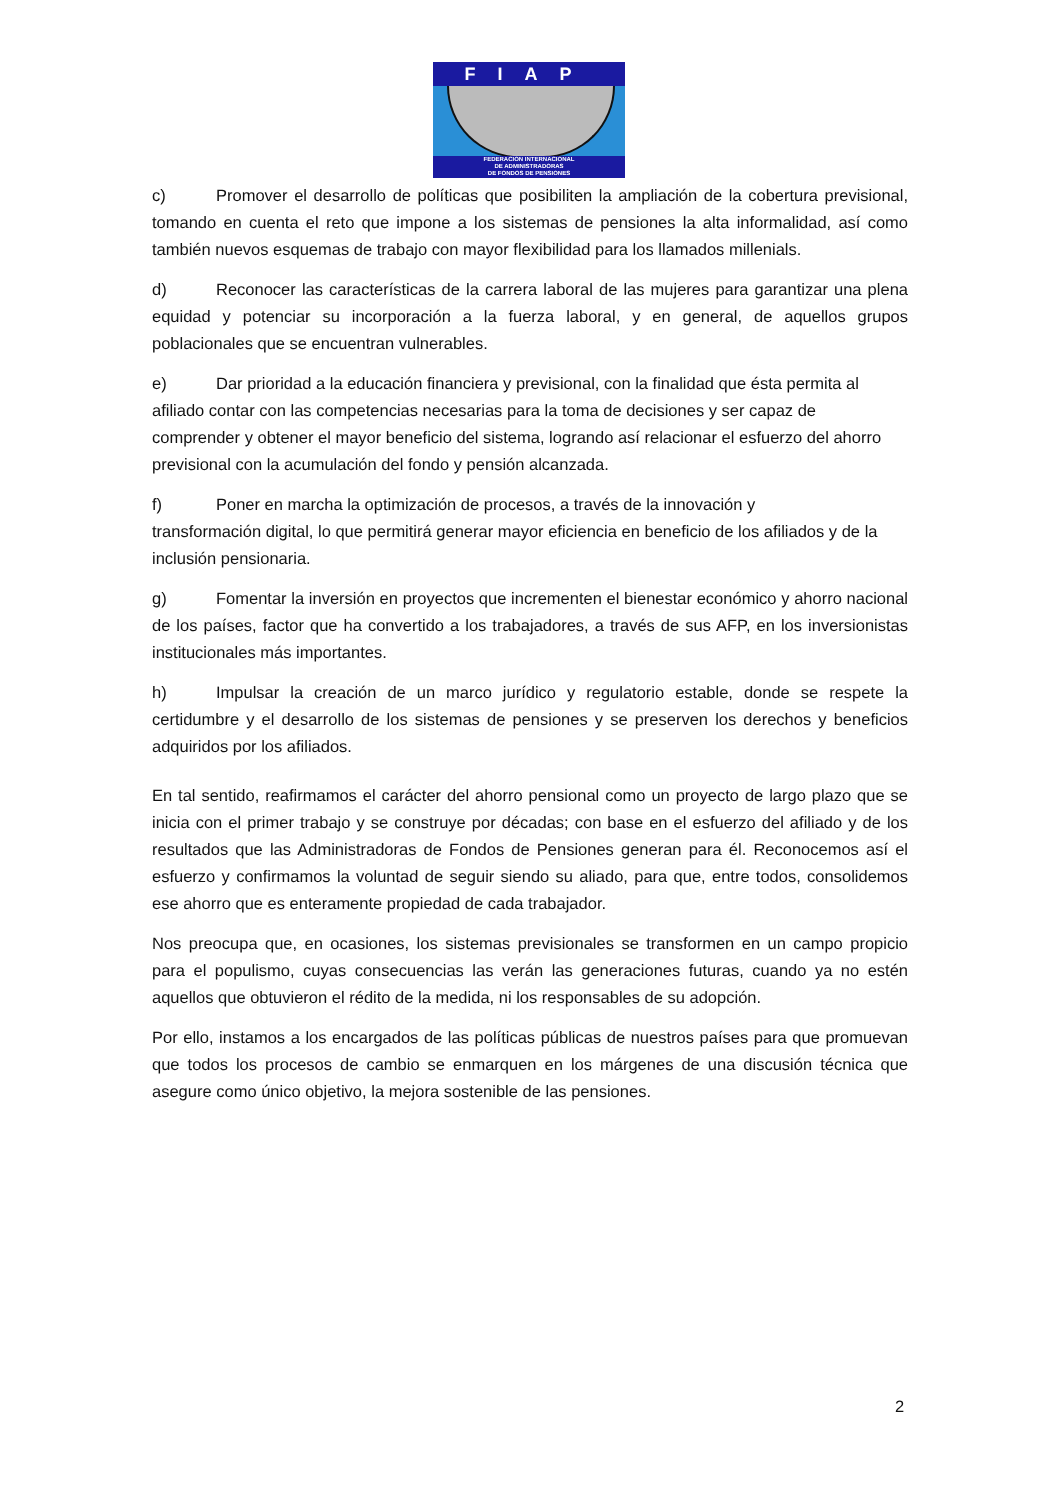FIAP
FEDERACION INTERNACIONAL
DE ADMINISTRADORAS
DE FONDOS DE PENSIONES
c) Promover el desarrollo de políticas que posibiliten la ampliación de la cobertura previsional, tomando en cuenta el reto que impone a los sistemas de pensiones la alta informalidad, así como también nuevos esquemas de trabajo con mayor flexibilidad para los llamados millenials.
d) Reconocer las características de la carrera laboral de las mujeres para garantizar una plena equidad y potenciar su incorporación a la fuerza laboral, y en general, de aquellos grupos poblacionales que se encuentran vulnerables.
e) Dar prioridad a la educación financiera y previsional, con la finalidad que ésta permita al afiliado contar con las competencias necesarias para la toma de decisiones y ser capaz de comprender y obtener el mayor beneficio del sistema, logrando así relacionar el esfuerzo del ahorro previsional con la acumulación del fondo y pensión alcanzada.
f) Poner en marcha la optimización de procesos, a través de la innovación y
transformación digital, lo que permitirá generar mayor eficiencia en beneficio de los afiliados y de la inclusión pensionaria.
g) Fomentar la inversión en proyectos que incrementen el bienestar económico y ahorro nacional de los países, factor que ha convertido a los trabajadores, a través de sus AFP, en los inversionistas institucionales más importantes.
h) Impulsar la creación de un marco jurídico y regulatorio estable, donde se respete la certidumbre y el desarrollo de los sistemas de pensiones y se preserven los derechos y beneficios adquiridos por los afiliados.
En tal sentido, reafirmamos el carácter del ahorro pensional como un proyecto de largo plazo que se inicia con el primer trabajo y se construye por décadas; con base en el esfuerzo del afiliado y de los resultados que las Administradoras de Fondos de Pensiones generan para él. Reconocemos así el esfuerzo y confirmamos la voluntad de seguir siendo su aliado, para que, entre todos, consolidemos ese ahorro que es enteramente propiedad de cada trabajador.
Nos preocupa que, en ocasiones, los sistemas previsionales se transformen en un campo propicio para el populismo, cuyas consecuencias las verán las generaciones futuras, cuando ya no estén aquellos que obtuvieron el rédito de la medida, ni los responsables de su adopción.
Por ello, instamos a los encargados de las políticas públicas de nuestros países para que promuevan que todos los procesos de cambio se enmarquen en los márgenes de una discusión técnica que asegure como único objetivo, la mejora sostenible de las pensiones.
2